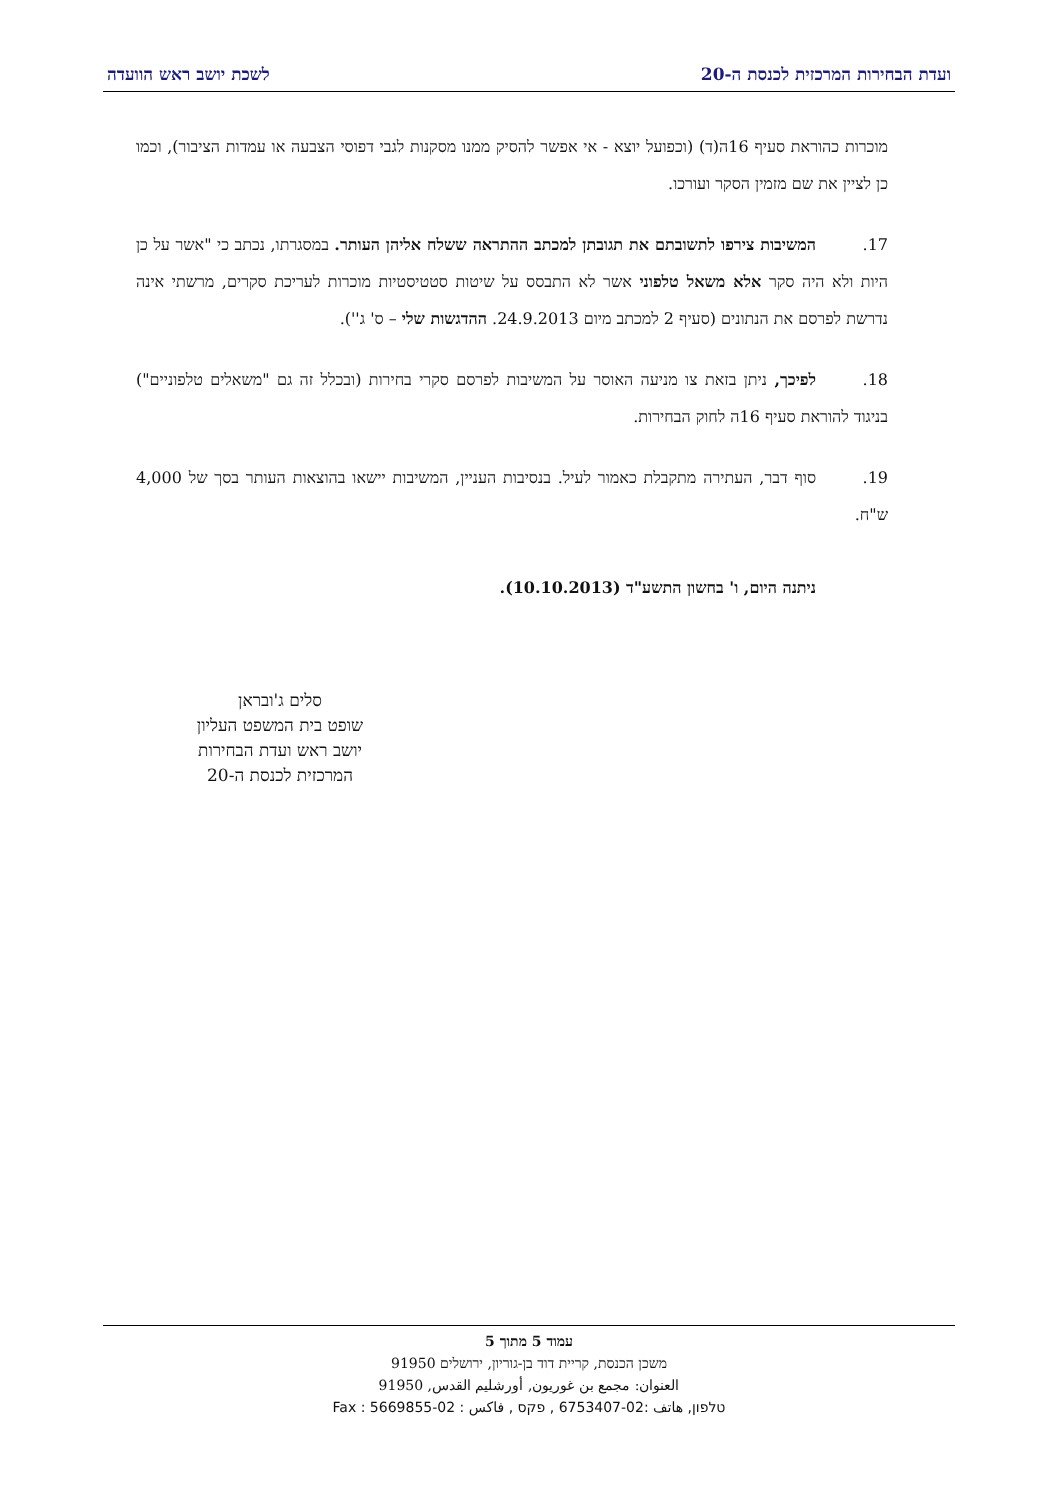ועדת הבחירות המרכזית לכנסת ה-20 לשכת יושב ראש הוועדה
מוכרות כהוראת סעיף 16ה(ד) (וכפועל יוצא - אי אפשר להסיק ממנו מסקנות לגבי דפוסי הצבעה או עמדות הציבור), וכמו כן לציין את שם מזמין הסקר ועורכו.
17. המשיבות צירפו לתשובתם את תגובתן למכתב ההתראה ששלח אליהן העותר. במסגרתו, נכתב כי "אשר על כן היות ולא היה סקר אלא משאל טלפוני אשר לא התבסס על שיטות סטטיסטיות מוכרות לעריכת סקרים, מרשתי אינה נדרשת לפרסם את הנתונים (סעיף 2 למכתב מיום 24.9.2013. ההדגשות שלי – ס' ג'').
18. לפיכך, ניתן בזאת צו מניעה האוסר על המשיבות לפרסם סקרי בחירות (ובכלל זה גם "משאלים טלפוניים") בניגוד להוראת סעיף 16ה לחוק הבחירות.
19. סוף דבר, העתירה מתקבלת כאמור לעיל. בנסיבות העניין, המשיבות יישאו בהוצאות העותר בסך של 4,000 ש"ח.
ניתנה היום, ו' בחשון התשע"ד (10.10.2013).
סלים ג'ובראן
שופט בית המשפט העליון
יושב ראש ועדת הבחירות
המרכזית לכנסת ה-20
עמוד 5 מתוך 5
משכן הכנסת, קריית דוד בן-גוריון, ירושלים 91950
العنوان: مجمع بن غوريون, أورشليم القدس, 91950
טלפון, هاتف :02-6753407 , פקס , فاكس : 02-5669855 : Fax